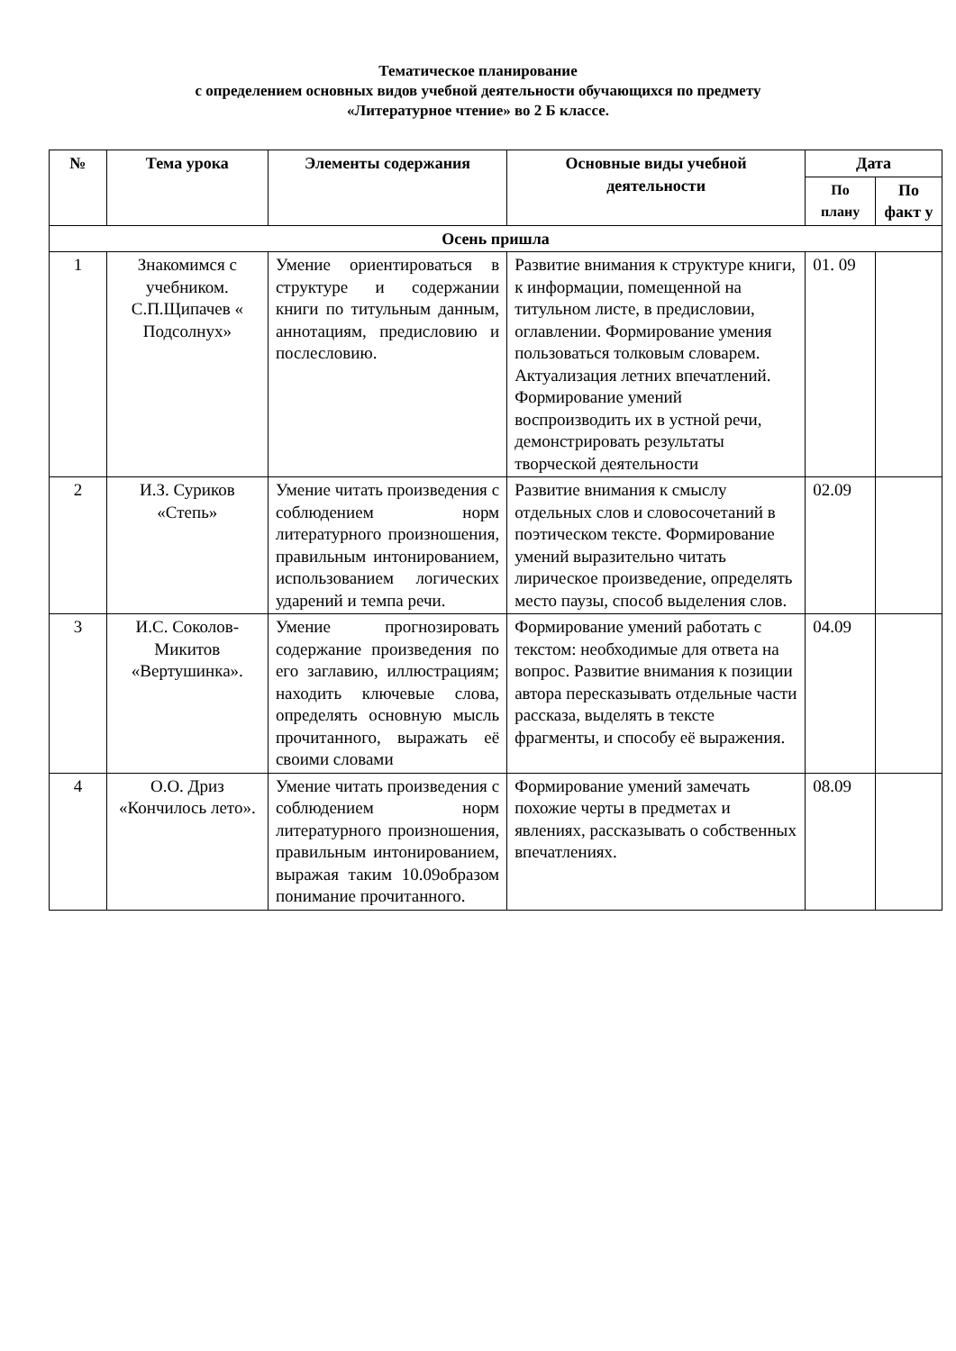Тематическое планирование
с определением основных видов учебной деятельности обучающихся по предмету
«Литературное чтение» во 2 Б классе.
| № | Тема урока | Элементы содержания | Основные виды учебной деятельности | Дата | |
| --- | --- | --- | --- | --- | --- |
| | | | | По плану | По факт у |
| Осень пришла | | | | | |
| 1 | Знакомимся с учебником. С.П.Щипачев « Подсолнух» | Умение ориентироваться в структуре и содержании книги по титульным данным, аннотациям, предисловию и послесловию. | Развитие внимания к структуре книги, к информации, помещенной на титульном листе, в предисловии, оглавлении. Формирование умения пользоваться толковым словарем. Актуализация летних впечатлений. Формирование умений воспроизводить их в устной речи, демонстрировать результаты творческой деятельности | 01. 09 | |
| 2 | И.З. Суриков «Степь» | Умение читать произведения с соблюдением норм литературного произношения, правильным интонированием, использованием логических ударений и темпа речи. | Развитие внимания к смыслу отдельных слов и словосочетаний в поэтическом тексте. Формирование умений выразительно читать лирическое произведение, определять место паузы, способ выделения слов. | 02.09 | |
| 3 | И.С. Соколов-Микитов «Вертушинка». | Умение прогнозировать содержание произведения по его заглавию, иллюстрациям; находить ключевые слова, определять основную мысль прочитанного, выражать её своими словами | Формирование умений работать с текстом: необходимые для ответа на вопрос. Развитие внимания к позиции автора пересказывать отдельные части рассказа, выделять в тексте фрагменты, и способу её выражения. | 04.09 | |
| 4 | О.О. Дриз «Кончилось лето». | Умение читать произведения с соблюдением норм литературного произношения, правильным интонированием, выражая таким 10.09образом понимание прочитанного. | Формирование умений замечать похожие черты в предметах и явлениях, рассказывать о собственных впечатлениях. | 08.09 | |